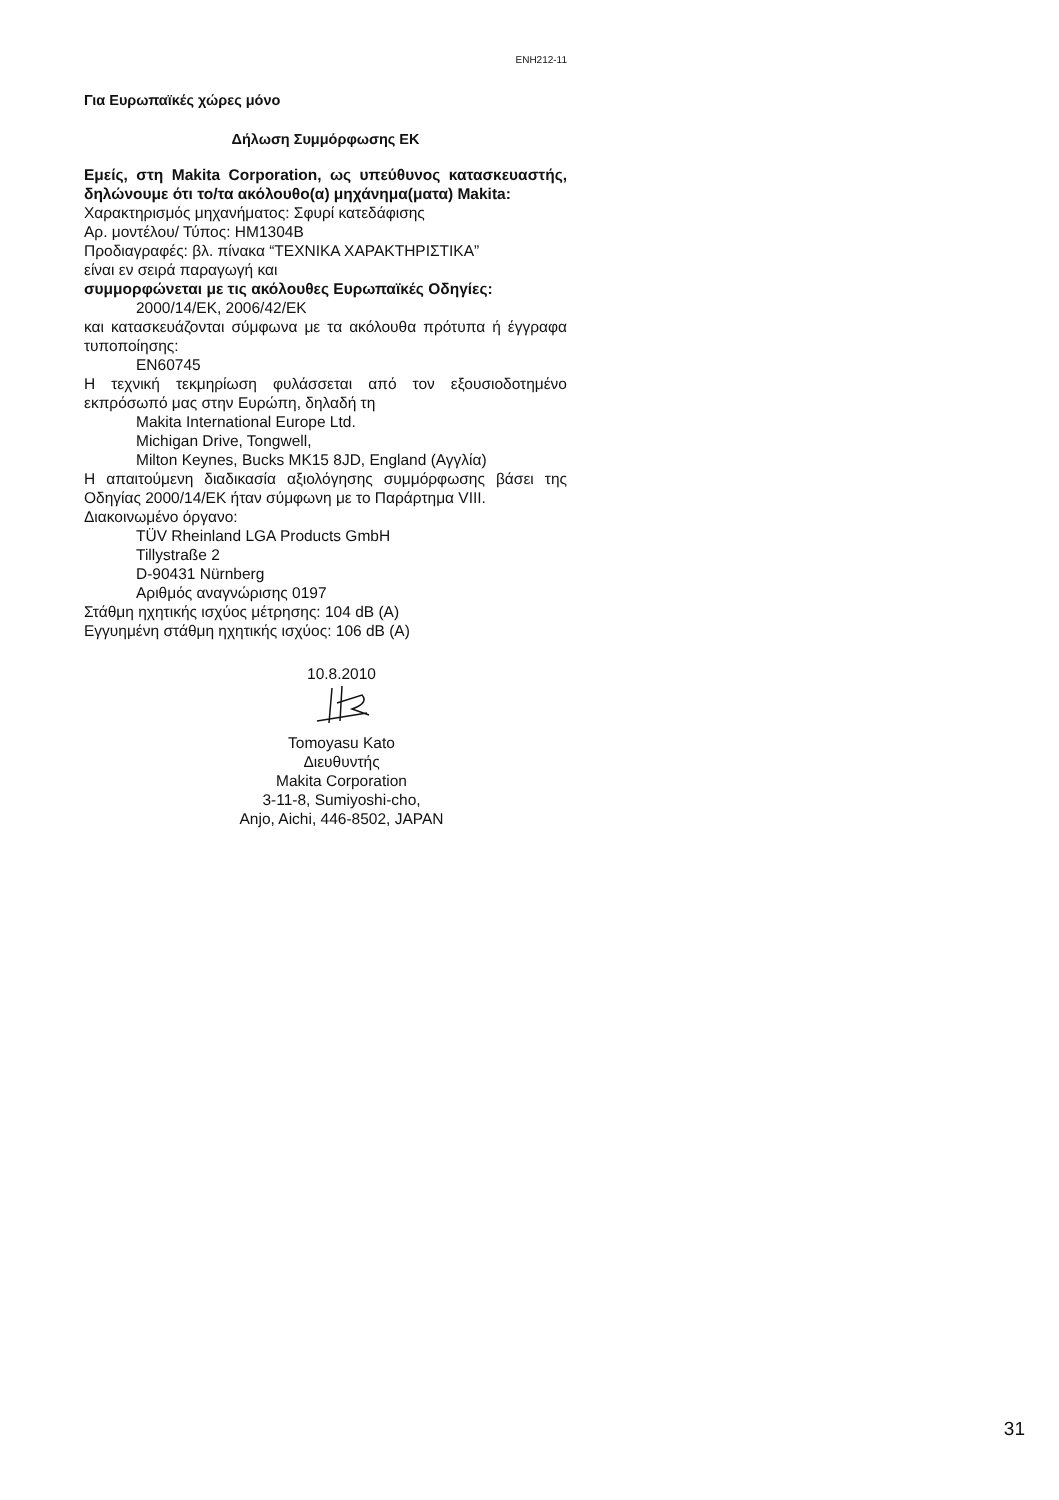ENH212-11
Για Ευρωπαϊκές χώρες μόνο
Δήλωση Συμμόρφωσης ΕΚ
Εμείς, στη Makita Corporation, ως υπεύθυνος κατασκευαστής, δηλώνουμε ότι το/τα ακόλουθο(α) μηχάνημα(ματα) Makita:
Χαρακτηρισμός μηχανήματος: Σφυρί κατεδάφισης
Αρ. μοντέλου/ Τύπος: HM1304B
Προδιαγραφές: βλ. πίνακα “ΤΕΧΝΙΚΑ ΧΑΡΑΚΤΗΡΙΣΤΙΚΑ”
είναι εν σειρά παραγωγή και
συμμορφώνεται με τις ακόλουθες Ευρωπαϊκές Οδηγίες:
2000/14/ΕΚ, 2006/42/ΕΚ
και κατασκευάζονται σύμφωνα με τα ακόλουθα πρότυπα ή έγγραφα τυποποίησης:
EN60745
Η τεχνική τεκμηρίωση φυλάσσεται από τον εξουσιοδοτημένο εκπρόσωπό μας στην Ευρώπη, δηλαδή τη
Makita International Europe Ltd.
Michigan Drive, Tongwell,
Milton Keynes, Bucks MK15 8JD, England (Αγγλία)
Η απαιτούμενη διαδικασία αξιολόγησης συμμόρφωσης βάσει της Οδηγίας 2000/14/ΕΚ ήταν σύμφωνη με το Παράρτημα VIII.
Διακοινωμένο όργανο:
TÜV Rheinland LGA Products GmbH
Tillystraße 2
D-90431 Nürnberg
Αριθμός αναγνώρισης 0197
Στάθμη ηχητικής ισχύος μέτρησης: 104 dB (A)
Εγγυημένη στάθμη ηχητικής ισχύος: 106 dB (A)
10.8.2010
Tomoyasu Kato
Διευθυντής
Makita Corporation
3-11-8, Sumiyoshi-cho,
Anjo, Aichi, 446-8502, JAPAN
31